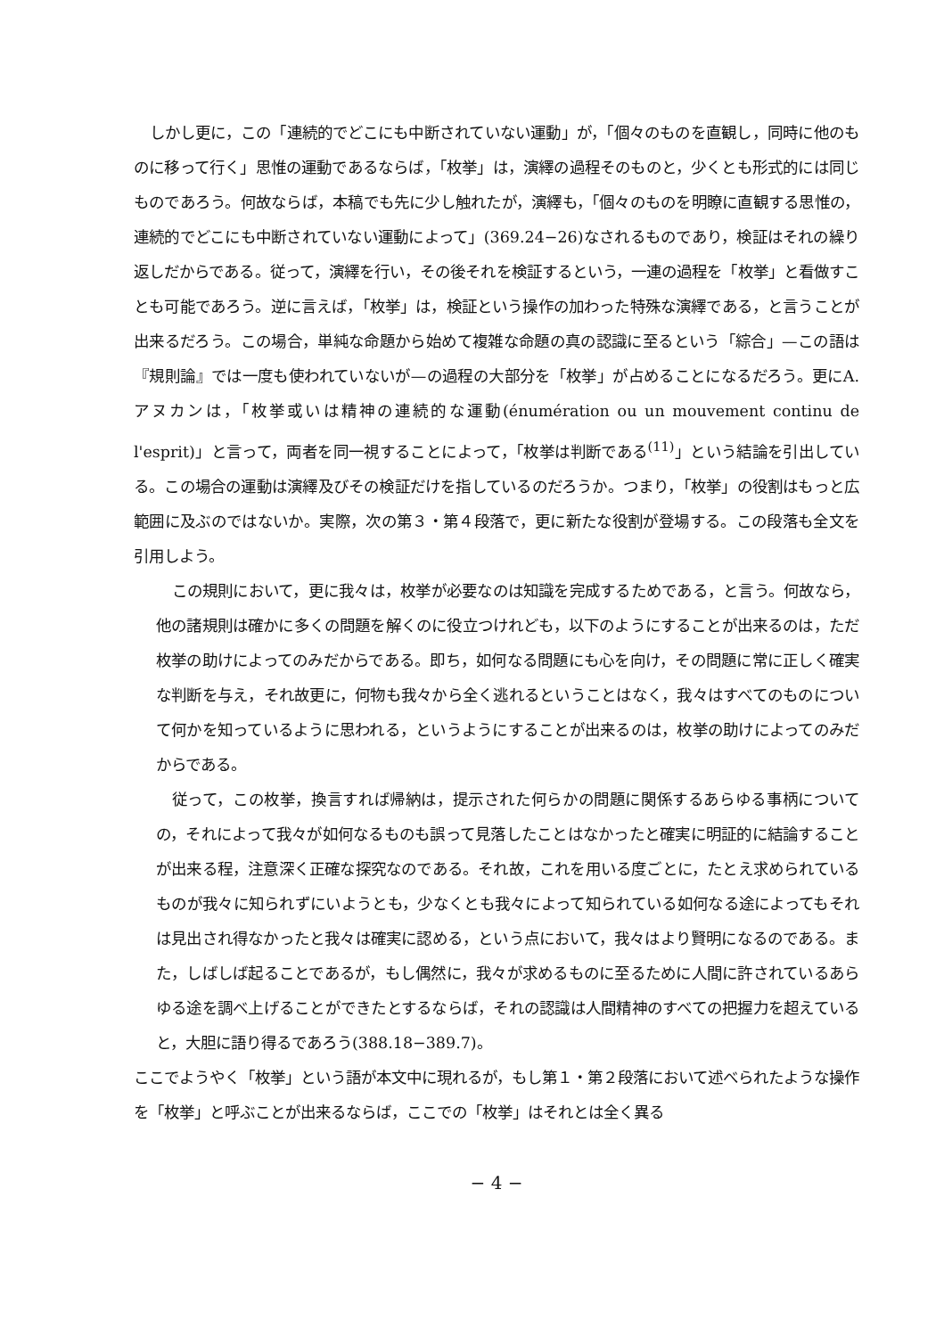しかし更に，この「連続的でどこにも中断されていない運動」が，「個々のものを直観し，同時に他のものに移って行く」思惟の運動であるならば，「枚挙」は，演繹の過程そのものと，少くとも形式的には同じものであろう。何故ならば，本稿でも先に少し触れたが，演繹も，「個々のものを明瞭に直観する思惟の，連続的でどこにも中断されていない運動によって」(369.24−26)なされるものであり，検証はそれの繰り返しだからである。従って，演繹を行い，その後それを検証するという，一連の過程を「枚挙」と看做すことも可能であろう。逆に言えば，「枚挙」は，検証という操作の加わった特殊な演繹である，と言うことが出来るだろう。この場合，単純な命題から始めて複雑な命題の真の認識に至るという「綜合」—この語は『規則論』では一度も使われていないが—の過程の大部分を「枚挙」が占めることになるだろう。更にA. アヌカンは，「枚挙或いは精神の連続的な運動(énumération ou un mouvement continu de l'esprit)」と言って，両者を同一視することによって，「枚挙は判断である<sup>(11)</sup>」という結論を引出している。この場合の運動は演繹及びその検証だけを指しているのだろうか。つまり，「枚挙」の役割はもっと広範囲に及ぶのではないか。実際，次の第３・第４段落で，更に新たな役割が登場する。この段落も全文を引用しよう。
この規則において，更に我々は，枚挙が必要なのは知識を完成するためである，と言う。何故なら，他の諸規則は確かに多くの問題を解くのに役立つけれども，以下のようにすることが出来るのは，ただ枚挙の助けによってのみだからである。即ち，如何なる問題にも心を向け，その問題に常に正しく確実な判断を与え，それ故更に，何物も我々から全く逃れるということはなく，我々はすべてのものについて何かを知っているように思われる，というようにすることが出来るのは，枚挙の助けによってのみだからである。
従って，この枚挙，換言すれば帰納は，提示された何らかの問題に関係するあらゆる事柄についての，それによって我々が如何なるものも誤って見落したことはなかったと確実に明証的に結論することが出来る程，注意深く正確な探究なのである。それ故，これを用いる度ごとに，たとえ求められているものが我々に知られずにいようとも，少なくとも我々によって知られている如何なる途によってもそれは見出され得なかったと我々は確実に認める，という点において，我々はより賢明になるのである。また，しばしば起ることであるが，もし偶然に，我々が求めるものに至るために人間に許されているあらゆる途を調べ上げることができたとするならば，それの認識は人間精神のすべての把握力を超えていると，大胆に語り得るであろう(388.18−389.7)。
ここでようやく「枚挙」という語が本文中に現れるが，もし第１・第２段落において述べられたような操作を「枚挙」と呼ぶことが出来るならば，ここでの「枚挙」はそれとは全く異る
− 4 −